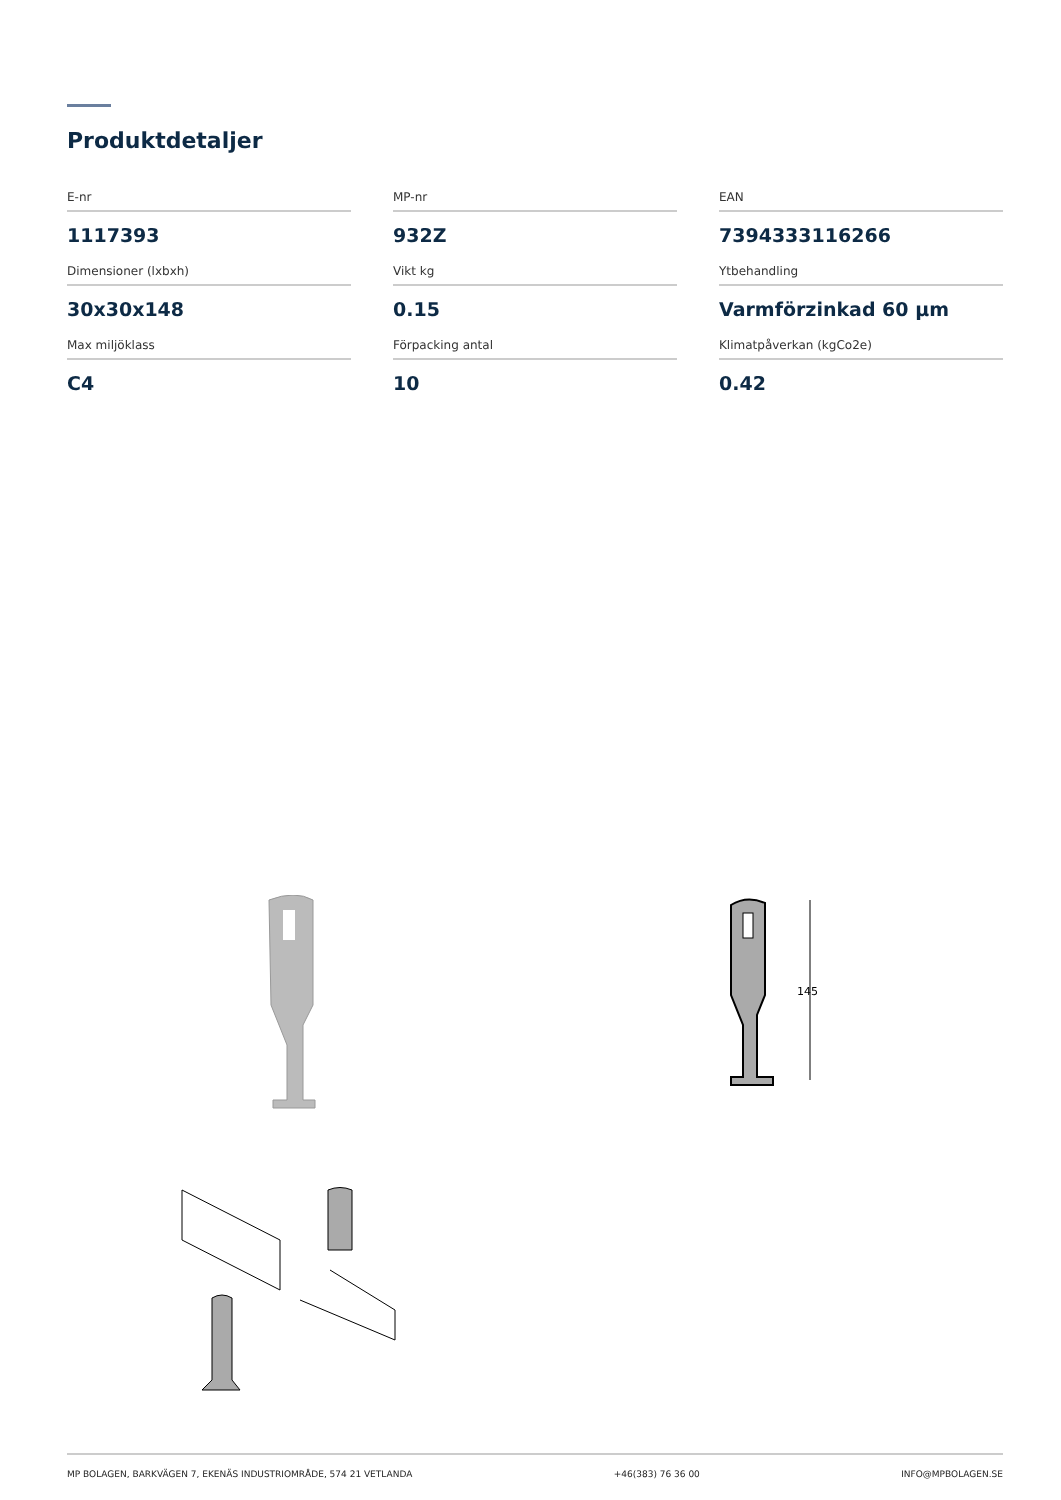Produktdetaljer
E-nr
1117393
MP-nr
932Z
EAN
7394333116266
Dimensioner (lxbxh)
30x30x148
Vikt kg
0.15
Ytbehandling
Varmförzinkad 60 µm
Max miljöklass
C4
Förpacking antal
10
Klimatpåverkan (kgCo2e)
0.42
145
MP BOLAGEN, BARKVÄGEN 7, EKENÄS INDUSTRIOMRÅDE, 574 21 VETLANDA +46(383) 76 36 00 INFO@MPBOLAGEN.SE